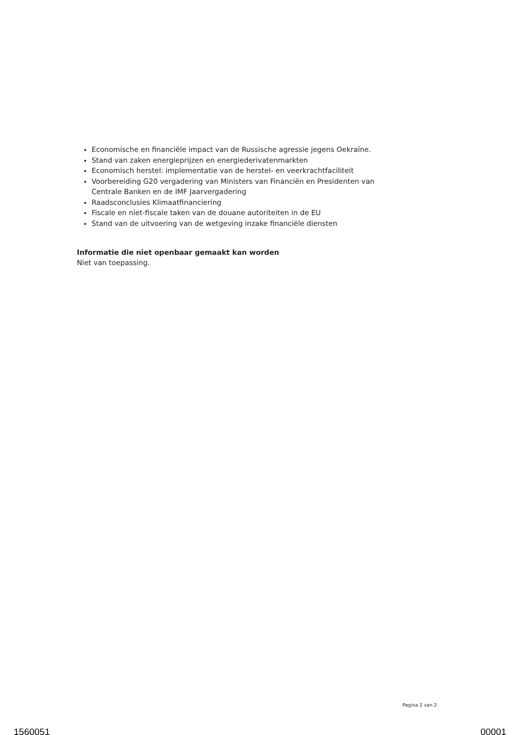Economische en financiële impact van de Russische agressie jegens Oekraïne.
Stand van zaken energieprijzen en energiederivatenmarkten
Economisch herstel: implementatie van de herstel- en veerkrachtfaciliteit
Voorbereiding G20 vergadering van Ministers van Financiën en Presidenten van Centrale Banken en de IMF Jaarvergadering
Raadsconclusies Klimaatfinanciering
Fiscale en niet-fiscale taken van de douane autoriteiten in de EU
Stand van de uitvoering van de wetgeving inzake financiële diensten
Informatie die niet openbaar gemaakt kan worden
Niet van toepassing.
Pagina 2 van 2
1560051 00001